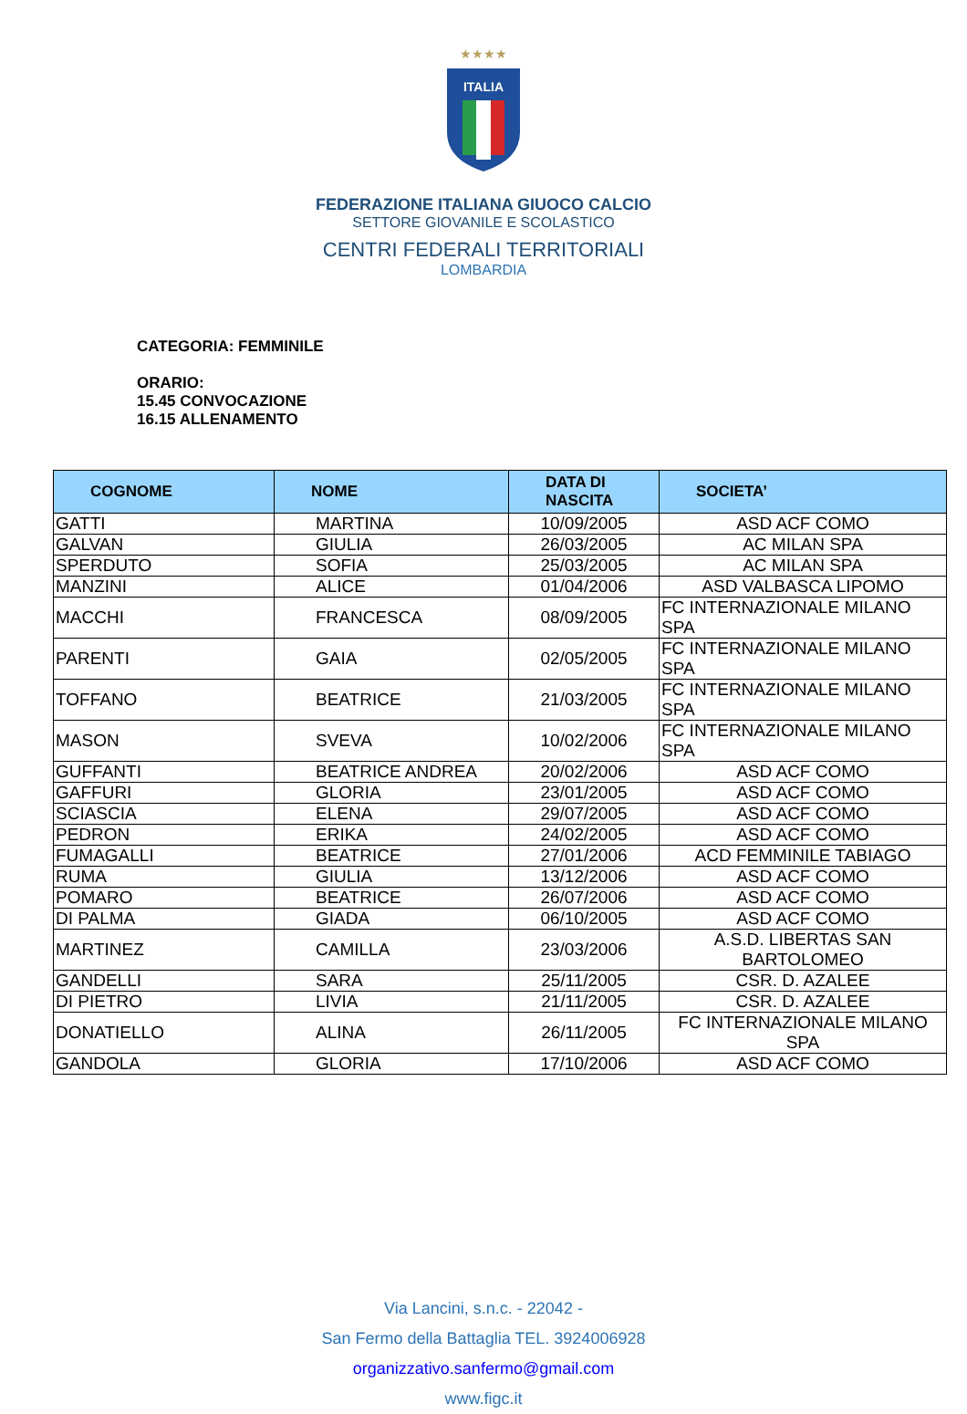★★★★
ITALIA
FEDERAZIONE ITALIANA GIUOCO CALCIO
SETTORE GIOVANILE E SCOLASTICO
CENTRI FEDERALI TERRITORIALI
LOMBARDIA
CATEGORIA: FEMMINILE
ORARIO:
15.45 CONVOCAZIONE
16.15 ALLENAMENTO
| COGNOME | NOME | DATA DI NASCITA | SOCIETA’ |
| --- | --- | --- | --- |
| GATTI | MARTINA | 10/09/2005 | ASD ACF COMO |
| GALVAN | GIULIA | 26/03/2005 | AC MILAN SPA |
| SPERDUTO | SOFIA | 25/03/2005 | AC MILAN SPA |
| MANZINI | ALICE | 01/04/2006 | ASD VALBASCA LIPOMO |
| MACCHI | FRANCESCA | 08/09/2005 | FC INTERNAZIONALE MILANO SPA |
| PARENTI | GAIA | 02/05/2005 | FC INTERNAZIONALE MILANO SPA |
| TOFFANO | BEATRICE | 21/03/2005 | FC INTERNAZIONALE MILANO SPA |
| MASON | SVEVA | 10/02/2006 | FC INTERNAZIONALE MILANO SPA |
| GUFFANTI | BEATRICE ANDREA | 20/02/2006 | ASD ACF COMO |
| GAFFURI | GLORIA | 23/01/2005 | ASD ACF COMO |
| SCIASCIA | ELENA | 29/07/2005 | ASD ACF COMO |
| PEDRON | ERIKA | 24/02/2005 | ASD ACF COMO |
| FUMAGALLI | BEATRICE | 27/01/2006 | ACD FEMMINILE TABIAGO |
| RUMA | GIULIA | 13/12/2006 | ASD ACF COMO |
| POMARO | BEATRICE | 26/07/2006 | ASD ACF COMO |
| DI PALMA | GIADA | 06/10/2005 | ASD ACF COMO |
| MARTINEZ | CAMILLA | 23/03/2006 | A.S.D. LIBERTAS SAN BARTOLOMEO |
| GANDELLI | SARA | 25/11/2005 | CSR. D. AZALEE |
| DI PIETRO | LIVIA | 21/11/2005 | CSR. D. AZALEE |
| DONATIELLO | ALINA | 26/11/2005 | FC INTERNAZIONALE MILANO SPA |
| GANDOLA | GLORIA | 17/10/2006 | ASD ACF COMO |
Via Lancini, s.n.c. - 22042 -
San Fermo della Battaglia TEL. 3924006928
organizzativo.sanfermo@gmail.com
www.figc.it